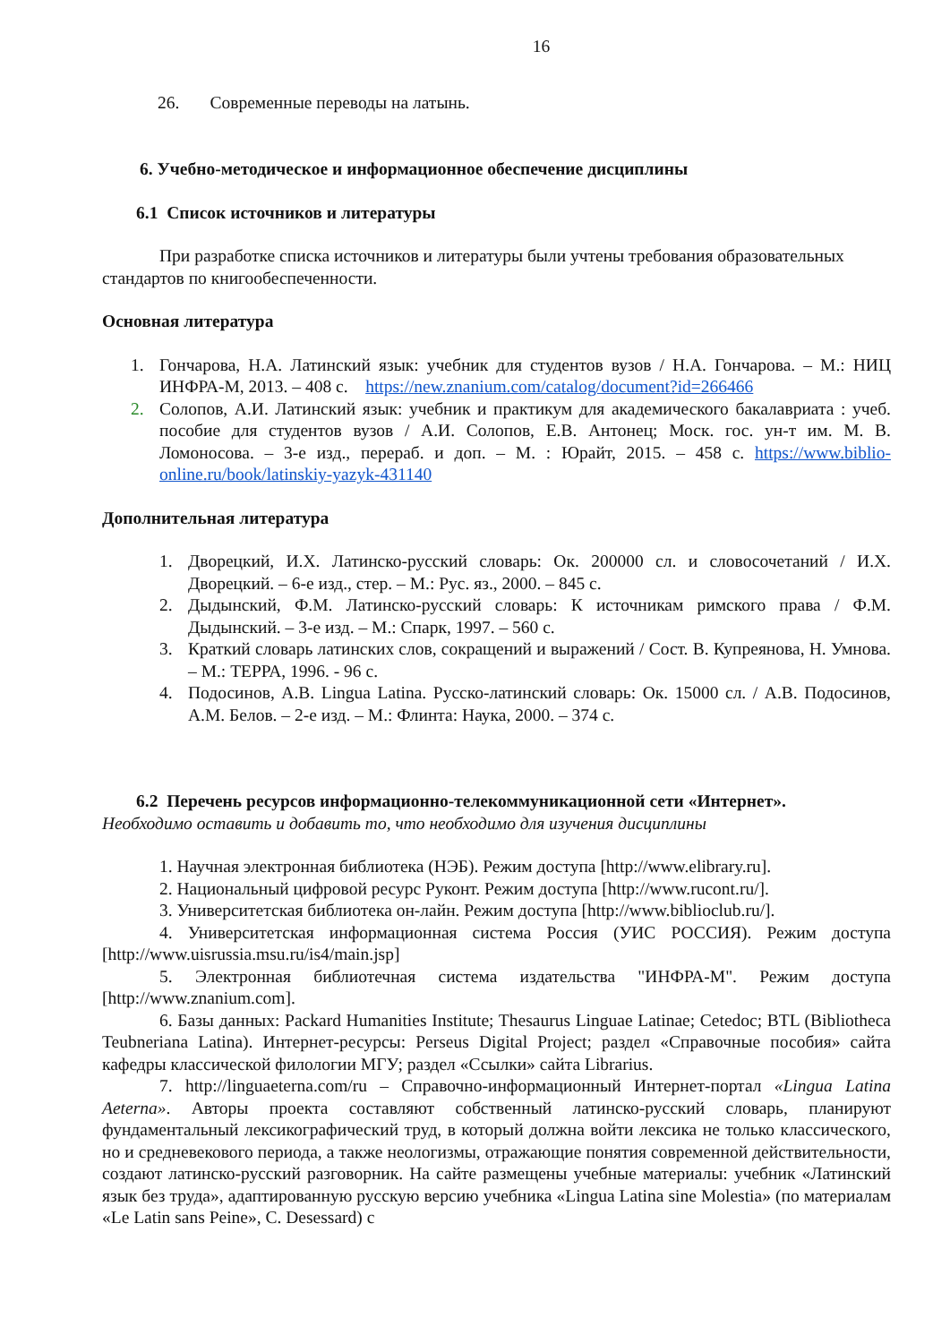16
26. Современные переводы на латынь.
6. Учебно-методическое и информационное обеспечение дисциплины
6.1 Список источников и литературы
При разработке списка источников и литературы были учтены требования образовательных стандартов по книгообеспеченности.
Основная литература
1. Гончарова, Н.А. Латинский язык: учебник для студентов вузов / Н.А. Гончарова. – М.: НИЦ ИНФРА-М, 2013. – 408 с. https://new.znanium.com/catalog/document?id=266466
2. Солопов, А.И. Латинский язык: учебник и практикум для академического бакалавриата : учеб. пособие для студентов вузов / А.И. Солопов, Е.В. Антонец; Моск. гос. ун-т им. М. В. Ломоносова. – 3-е изд., перераб. и доп. – М. : Юрайт, 2015. – 458 с. https://www.biblio-online.ru/book/latinskiy-yazyk-431140
Дополнительная литература
1. Дворецкий, И.Х. Латинско-русский словарь: Ок. 200000 сл. и словосочетаний / И.Х. Дворецкий. – 6-е изд., стер. – М.: Рус. яз., 2000. – 845 с.
2. Дыдынский, Ф.М. Латинско-русский словарь: К источникам римского права / Ф.М. Дыдынский. – 3-е изд. – М.: Спарк, 1997. – 560 с.
3. Краткий словарь латинских слов, сокращений и выражений / Сост. В. Купреянова, Н. Умнова. – М.: ТЕРРА, 1996. - 96 с.
4. Подосинов, А.В. Lingua Latina. Русско-латинский словарь: Ок. 15000 сл. / А.В. Подосинов, А.М. Белов. – 2-е изд. – М.: Флинта: Наука, 2000. – 374 с.
6.2 Перечень ресурсов информационно-телекоммуникационной сети «Интернет».
Необходимо оставить и добавить то, что необходимо для изучения дисциплины
1. Научная электронная библиотека (НЭБ). Режим доступа [http://www.elibrary.ru].
2. Национальный цифровой ресурс Руконт. Режим доступа [http://www.rucont.ru/].
3. Университетская библиотека он-лайн. Режим доступа [http://www.biblioclub.ru/].
4. Университетская информационная система Россия (УИС РОССИЯ). Режим доступа [http://www.uisrussia.msu.ru/is4/main.jsp]
5. Электронная библиотечная система издательства "ИНФРА-М". Режим доступа [http://www.znanium.com].
6. Базы данных: Packard Humanities Institute; Thesaurus Linguae Latinae; Cetedoc; BTL (Bibliotheca Teubneriana Latina). Интернет-ресурсы: Perseus Digital Project; раздел «Справочные пособия» сайта кафедры классической филологии МГУ; раздел «Ссылки» сайта Librarius.
7. http://linguaeterna.com/ru – Справочно-информационный Интернет-портал «Lingua Latina Aeterna». Авторы проекта составляют собственный латинско-русский словарь, планируют фундаментальный лексикографический труд, в который должна войти лексика не только классического, но и средневекового периода, а также неологизмы, отражающие понятия современной действительности, создают латинско-русский разговорник. На сайте размещены учебные материалы: учебник «Латинский язык без труда», адаптированную русскую версию учебника «Lingua Latina sine Molestia» (по материалам «Le Latin sans Peine», C. Desessard) с